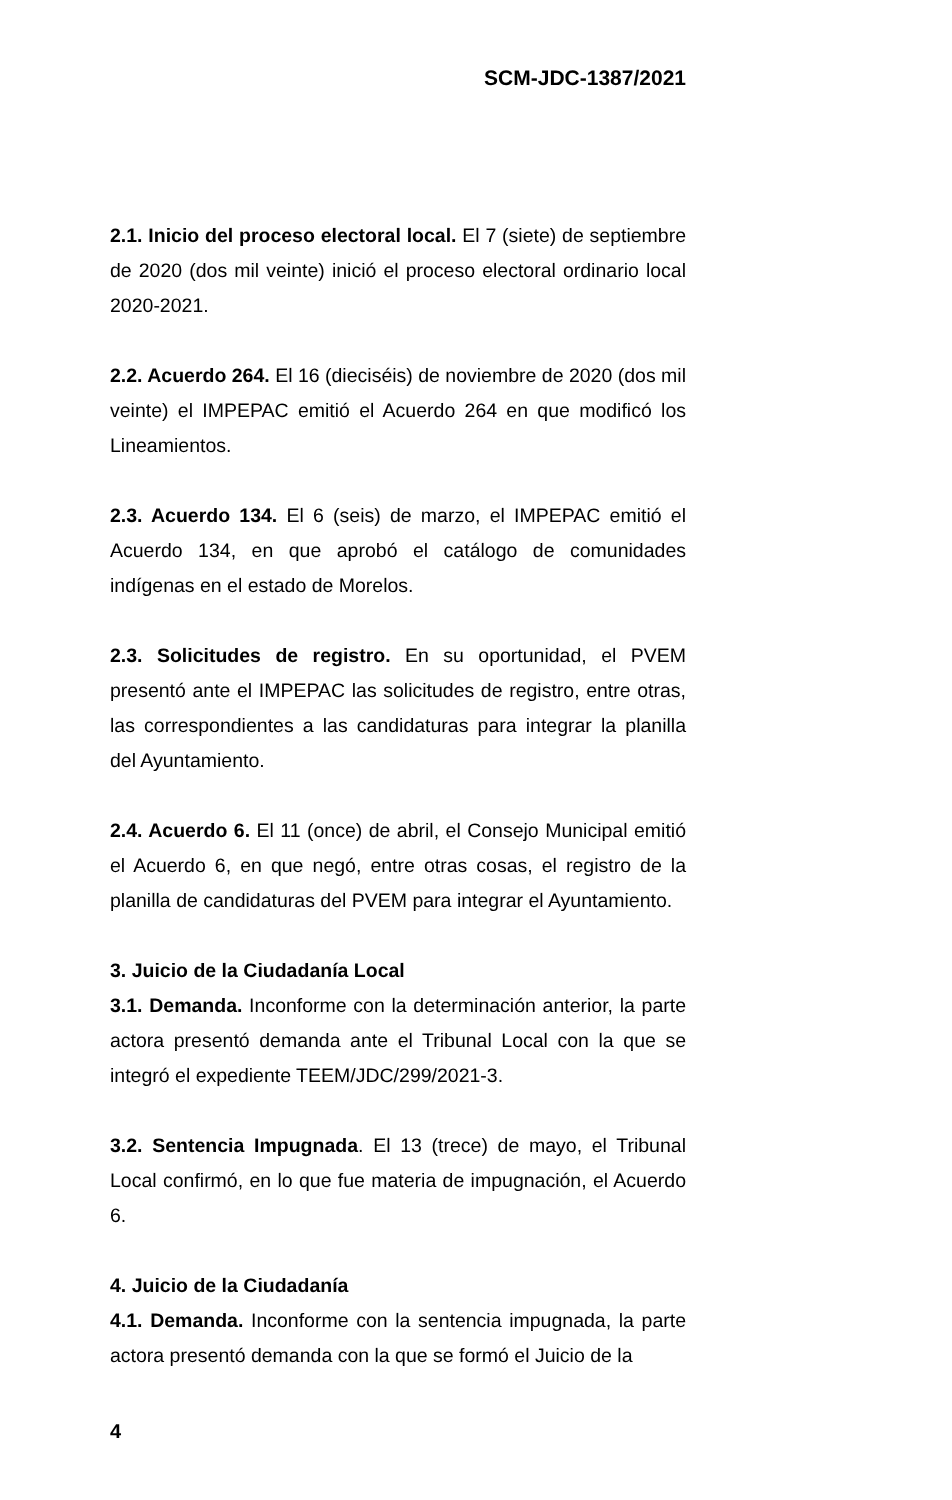SCM-JDC-1387/2021
2.1. Inicio del proceso electoral local. El 7 (siete) de septiembre de 2020 (dos mil veinte) inició el proceso electoral ordinario local 2020-2021.
2.2. Acuerdo 264. El 16 (dieciséis) de noviembre de 2020 (dos mil veinte) el IMPEPAC emitió el Acuerdo 264 en que modificó los Lineamientos.
2.3. Acuerdo 134. El 6 (seis) de marzo, el IMPEPAC emitió el Acuerdo 134, en que aprobó el catálogo de comunidades indígenas en el estado de Morelos.
2.3. Solicitudes de registro. En su oportunidad, el PVEM presentó ante el IMPEPAC las solicitudes de registro, entre otras, las correspondientes a las candidaturas para integrar la planilla del Ayuntamiento.
2.4. Acuerdo 6. El 11 (once) de abril, el Consejo Municipal emitió el Acuerdo 6, en que negó, entre otras cosas, el registro de la planilla de candidaturas del PVEM para integrar el Ayuntamiento.
3. Juicio de la Ciudadanía Local
3.1. Demanda. Inconforme con la determinación anterior, la parte actora presentó demanda ante el Tribunal Local con la que se integró el expediente TEEM/JDC/299/2021-3.
3.2. Sentencia Impugnada. El 13 (trece) de mayo, el Tribunal Local confirmó, en lo que fue materia de impugnación, el Acuerdo 6.
4. Juicio de la Ciudadanía
4.1. Demanda. Inconforme con la sentencia impugnada, la parte actora presentó demanda con la que se formó el Juicio de la
4